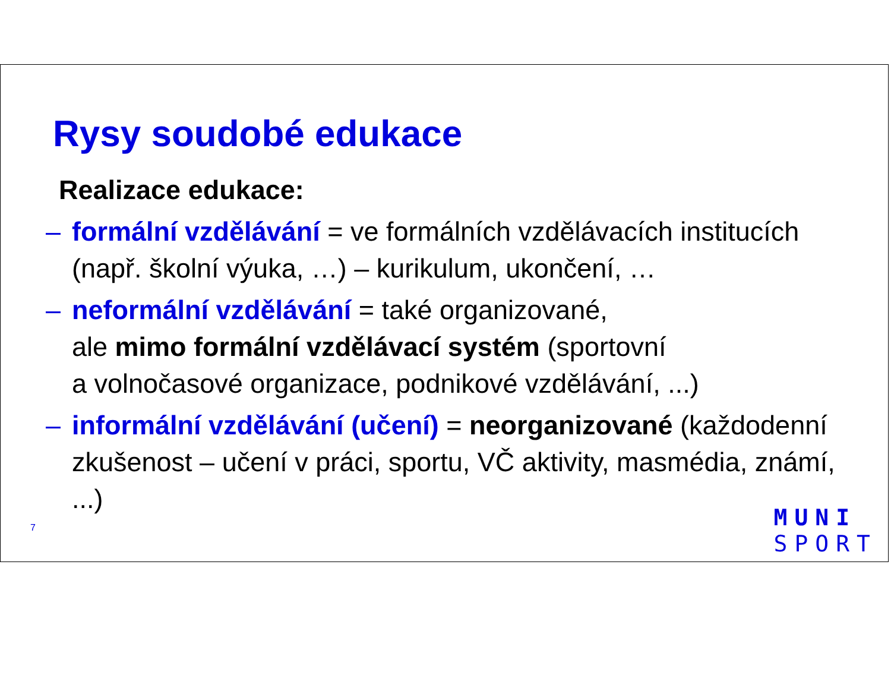Rysy soudobé edukace
Realizace edukace:
– formální vzdělávání = ve formálních vzdělávacích institucích (např. školní výuka, …) – kurikulum, ukončení, …
– neformální vzdělávání = také organizované,
ale mimo formální vzdělávací systém (sportovní
a volnočasové organizace, podnikové vzdělávání, ...)
– informální vzdělávání (učení) = neorganizované (každodenní zkušenost – učení v práci, sportu, VČ aktivity, masmédia, známí, ...)
7
MUNI
SPORT